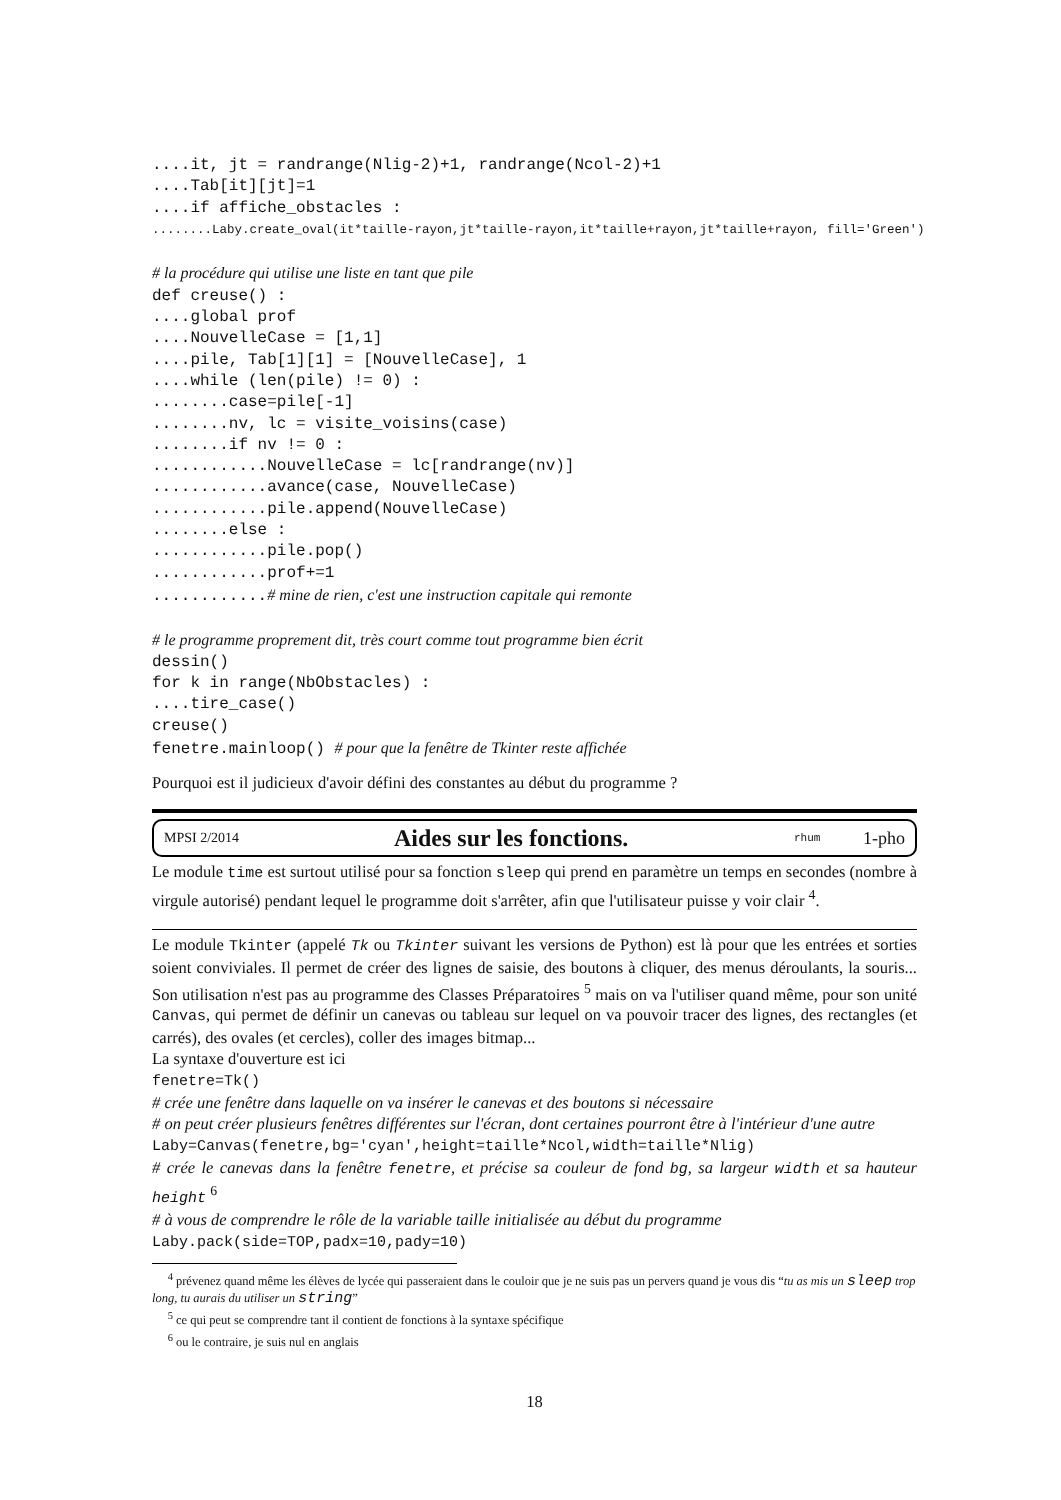....it, jt = randrange(Nlig-2)+1, randrange(Ncol-2)+1 ....Tab[it][jt]=1 ....if affiche_obstacles : ........Laby.create_oval(it*taille-rayon,jt*taille-rayon,it*taille+rayon,jt*taille+rayon, fill='Green') # la procédure qui utilise une liste en tant que pile def creuse() : ....global prof ....NouvelleCase = [1,1] ....pile, Tab[1][1] = [NouvelleCase], 1 ....while (len(pile) != 0) : ........case=pile[-1] ........nv, lc = visite_voisins(case) ........if nv != 0 : ............NouvelleCase = lc[randrange(nv)] ............avance(case, NouvelleCase) ............pile.append(NouvelleCase) ........else : ............pile.pop() ............prof+=1 ............# mine de rien, c'est une instruction capitale qui remonte # le programme proprement dit, très court comme tout programme bien écrit dessin() for k in range(NbObstacles) : ....tire_case() creuse() fenetre.mainloop() # pour que la fenêtre de Tkinter reste affichée
Pourquoi est il judicieux d'avoir défini des constantes au début du programme ?
MPSI 2/2014 Aides sur les fonctions. rhum 1-pho
Le module time est surtout utilisé pour sa fonction sleep qui prend en paramètre un temps en secondes (nombre à virgule autorisé) pendant lequel le programme doit s'arrêter, afin que l'utilisateur puisse y voir clair <sup>4</sup>.
Le module Tkinter (appelé Tk ou Tkinter suivant les versions de Python) est là pour que les entrées et sorties soient conviviales. Il permet de créer des lignes de saisie, des boutons à cliquer, des menus déroulants, la souris... Son utilisation n'est pas au programme des Classes Préparatoires <sup>5</sup> mais on va l'utiliser quand même, pour son unité Canvas, qui permet de définir un canevas ou tableau sur lequel on va pouvoir tracer des lignes, des rectangles (et carrés), des ovales (et cercles), coller des images bitmap...
La syntaxe d'ouverture est ici
fenetre=Tk()
# crée une fenêtre dans laquelle on va insérer le canevas et des boutons si nécessaire
# on peut créer plusieurs fenêtres différentes sur l'écran, dont certaines pourront être à l'intérieur d'une autre
Laby=Canvas(fenetre,bg='cyan',height=taille*Ncol,width=taille*Nlig)
# crée le canevas dans la fenêtre fenetre, et précise sa couleur de fond bg, sa largeur width et sa hauteur height <sup>6</sup>
# à vous de comprendre le rôle de la variable taille initialisée au début du programme
Laby.pack(side=TOP,padx=10,pady=10)
<sup>4</sup> prévenez quand même les élèves de lycée qui passeraient dans le couloir que je ne suis pas un pervers quand je vous dis “tu as mis un sleep trop long, tu aurais du utiliser un string”
<sup>5</sup> ce qui peut se comprendre tant il contient de fonctions à la syntaxe spécifique
<sup>6</sup> ou le contraire, je suis nul en anglais
18